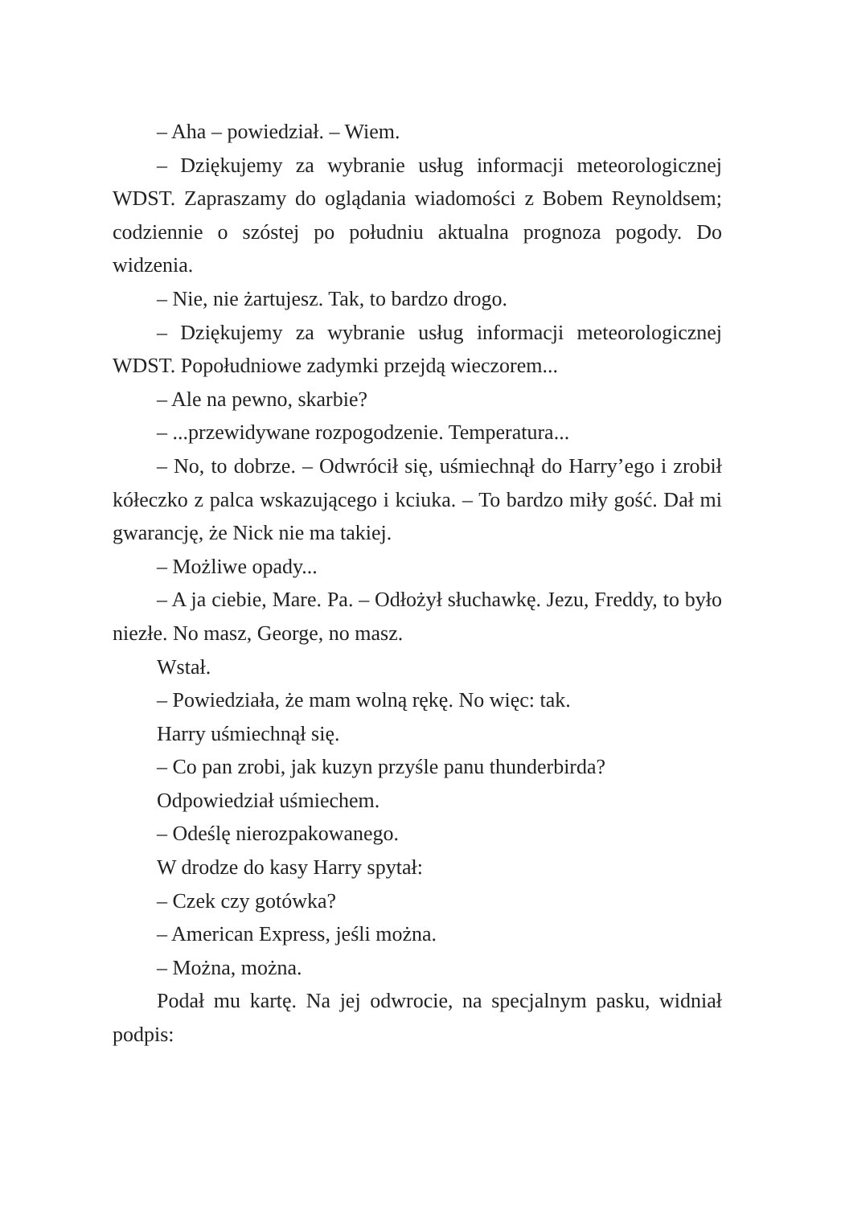– Aha – powiedział. – Wiem.
– Dziękujemy za wybranie usług informacji meteorologicznej WDST. Zapraszamy do oglądania wiadomości z Bobem Reynoldsem; codziennie o szóstej po południu aktualna prognoza pogody. Do widzenia.
– Nie, nie żartujesz. Tak, to bardzo drogo.
– Dziękujemy za wybranie usług informacji meteorologicznej WDST. Popołudniowe zadymki przejdą wieczorem...
– Ale na pewno, skarbie?
– ...przewidywane rozpogodzenie. Temperatura...
– No, to dobrze. – Odwrócił się, uśmiechnął do Harry’ego i zrobił kółeczko z palca wskazującego i kciuka. – To bardzo miły gość. Dał mi gwarancję, że Nick nie ma takiej.
– Możliwe opady...
– A ja ciebie, Mare. Pa. – Odłożył słuchawkę. Jezu, Freddy, to było niezłe. No masz, George, no masz.
Wstał.
– Powiedziała, że mam wolną rękę. No więc: tak.
Harry uśmiechnął się.
– Co pan zrobi, jak kuzyn przyśle panu thunderbirda?
Odpowiedział uśmiechem.
– Odeślę nierozpakowanego.
W drodze do kasy Harry spytał:
– Czek czy gotówka?
– American Express, jeśli można.
– Można, można.
Podał mu kartę. Na jej odwrocie, na specjalnym pasku, widniał podpis: